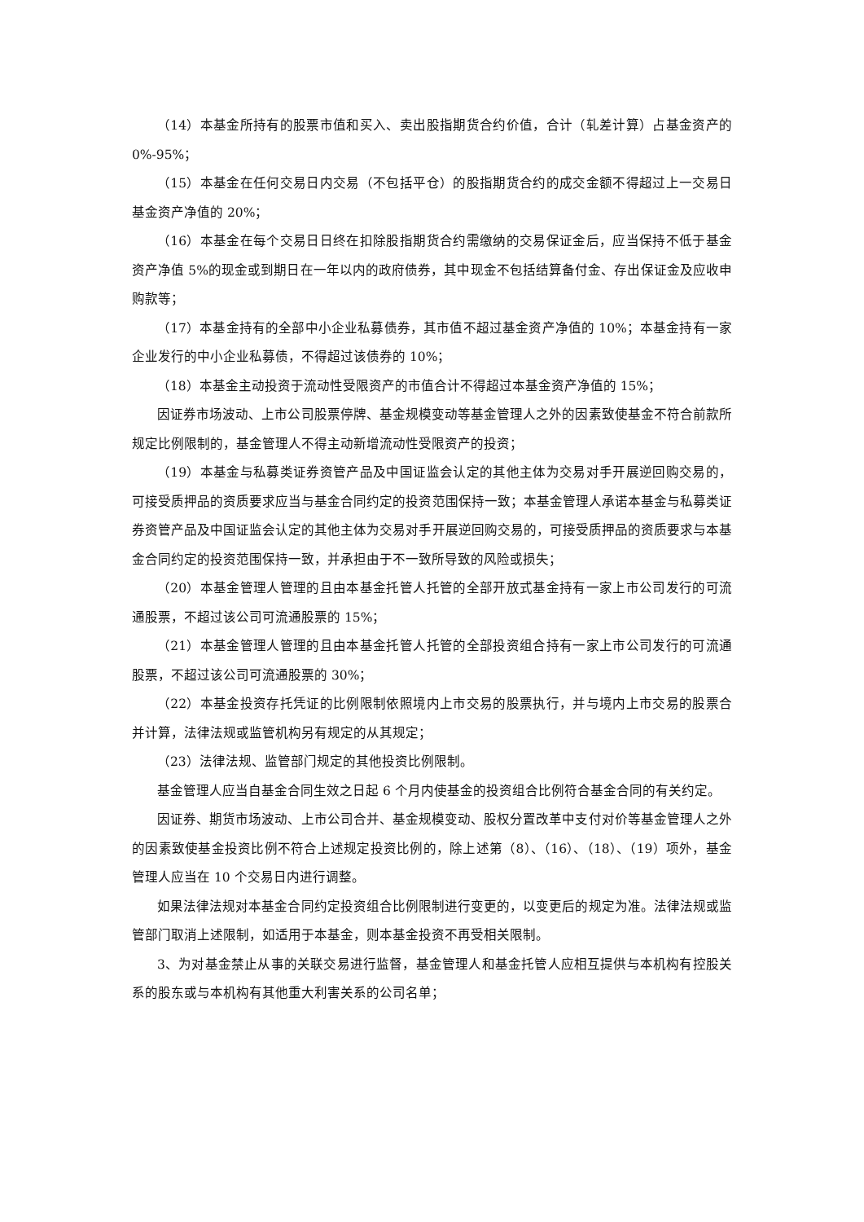（14）本基金所持有的股票市值和买入、卖出股指期货合约价值，合计（轧差计算）占基金资产的 0%-95%；
（15）本基金在任何交易日内交易（不包括平仓）的股指期货合约的成交金额不得超过上一交易日基金资产净值的 20%；
（16）本基金在每个交易日日终在扣除股指期货合约需缴纳的交易保证金后，应当保持不低于基金资产净值 5%的现金或到期日在一年以内的政府债券，其中现金不包括结算备付金、存出保证金及应收申购款等；
（17）本基金持有的全部中小企业私募债券，其市值不超过基金资产净值的 10%；本基金持有一家企业发行的中小企业私募债，不得超过该债券的 10%；
（18）本基金主动投资于流动性受限资产的市值合计不得超过本基金资产净值的 15%；
因证券市场波动、上市公司股票停牌、基金规模变动等基金管理人之外的因素致使基金不符合前款所规定比例限制的，基金管理人不得主动新增流动性受限资产的投资；
（19）本基金与私募类证券资管产品及中国证监会认定的其他主体为交易对手开展逆回购交易的，可接受质押品的资质要求应当与基金合同约定的投资范围保持一致；本基金管理人承诺本基金与私募类证券资管产品及中国证监会认定的其他主体为交易对手开展逆回购交易的，可接受质押品的资质要求与本基金合同约定的投资范围保持一致，并承担由于不一致所导致的风险或损失；
（20）本基金管理人管理的且由本基金托管人托管的全部开放式基金持有一家上市公司发行的可流通股票，不超过该公司可流通股票的 15%；
（21）本基金管理人管理的且由本基金托管人托管的全部投资组合持有一家上市公司发行的可流通股票，不超过该公司可流通股票的 30%；
（22）本基金投资存托凭证的比例限制依照境内上市交易的股票执行，并与境内上市交易的股票合并计算，法律法规或监管机构另有规定的从其规定；
（23）法律法规、监管部门规定的其他投资比例限制。
基金管理人应当自基金合同生效之日起 6 个月内使基金的投资组合比例符合基金合同的有关约定。
因证券、期货市场波动、上市公司合并、基金规模变动、股权分置改革中支付对价等基金管理人之外的因素致使基金投资比例不符合上述规定投资比例的，除上述第（8）、（16）、（18）、（19）项外，基金管理人应当在 10 个交易日内进行调整。
如果法律法规对本基金合同约定投资组合比例限制进行变更的，以变更后的规定为准。法律法规或监管部门取消上述限制，如适用于本基金，则本基金投资不再受相关限制。
3、为对基金禁止从事的关联交易进行监督，基金管理人和基金托管人应相互提供与本机构有控股关系的股东或与本机构有其他重大利害关系的公司名单；